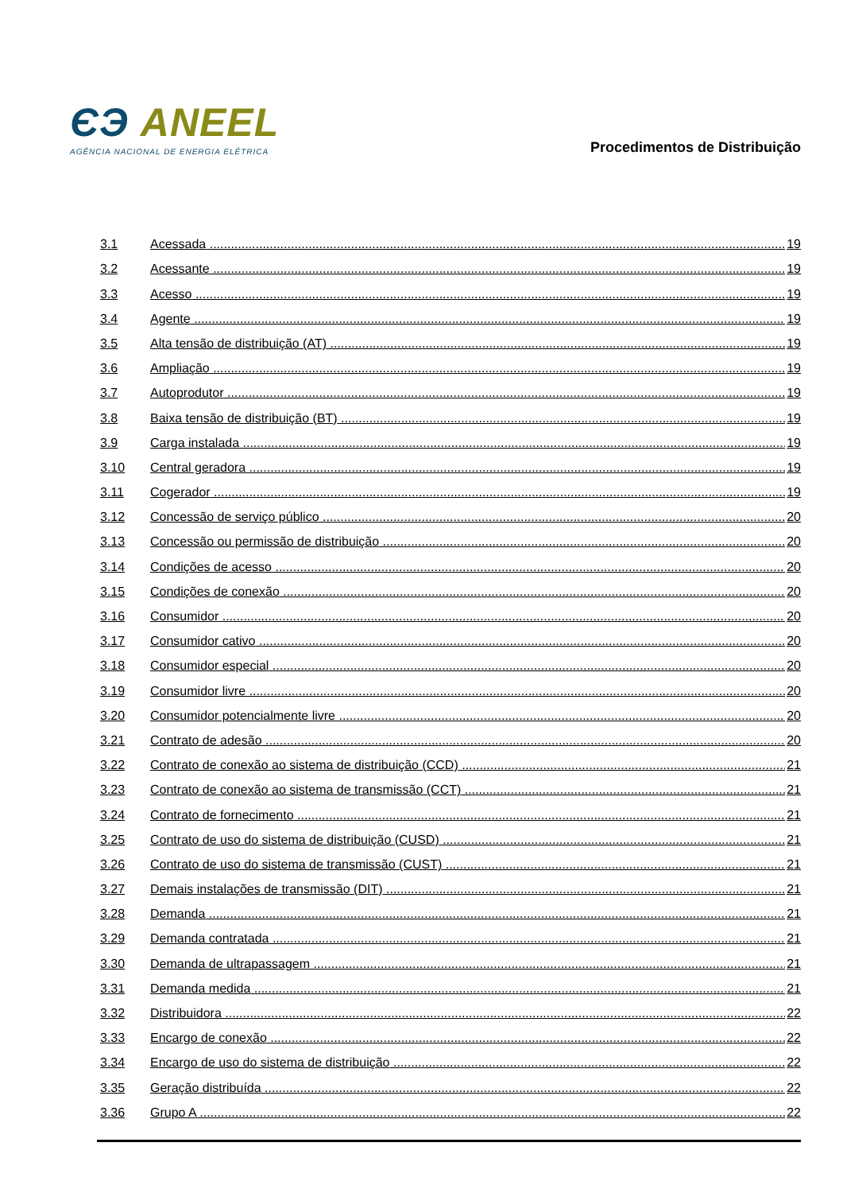ЄЭ ANEEL
AGÊNCIA NACIONAL DE ENERGIA ELÉTRICA
Procedimentos de Distribuição
3.1 Acessada 19
3.2 Acessante 19
3.3 Acesso 19
3.4 Agente 19
3.5 Alta tensão de distribuição (AT) 19
3.6 Ampliação 19
3.7 Autoprodutor 19
3.8 Baixa tensão de distribuição (BT) 19
3.9 Carga instalada 19
3.10 Central geradora 19
3.11 Cogerador 19
3.12 Concessão de serviço público 20
3.13 Concessão ou permissão de distribuição 20
3.14 Condições de acesso 20
3.15 Condições de conexão 20
3.16 Consumidor 20
3.17 Consumidor cativo 20
3.18 Consumidor especial 20
3.19 Consumidor livre 20
3.20 Consumidor potencialmente livre 20
3.21 Contrato de adesão 20
3.22 Contrato de conexão ao sistema de distribuição (CCD) 21
3.23 Contrato de conexão ao sistema de transmissão (CCT) 21
3.24 Contrato de fornecimento 21
3.25 Contrato de uso do sistema de distribuição (CUSD) 21
3.26 Contrato de uso do sistema de transmissão (CUST) 21
3.27 Demais instalações de transmissão (DIT) 21
3.28 Demanda 21
3.29 Demanda contratada 21
3.30 Demanda de ultrapassagem 21
3.31 Demanda medida 21
3.32 Distribuidora 22
3.33 Encargo de conexão 22
3.34 Encargo de uso do sistema de distribuição 22
3.35 Geração distribuída 22
3.36 Grupo A 22